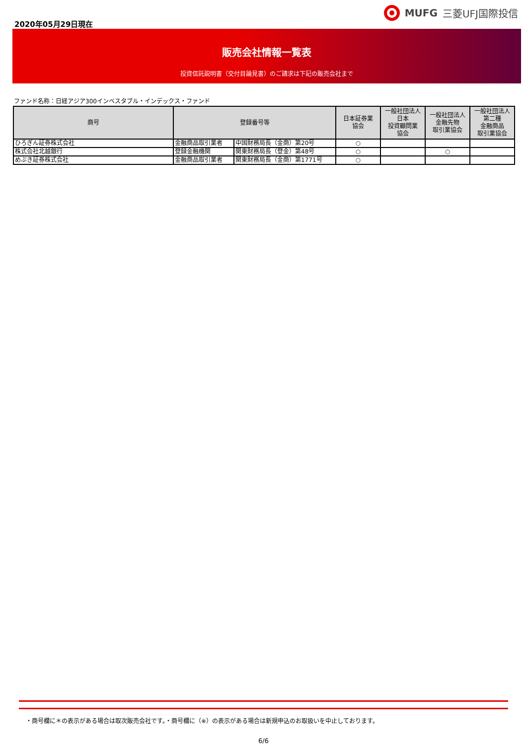2020年05月29日現在
MUFG 三菱UFJ国際投信
販売会社情報一覧表
投資信託説明書（交付目論見書）のご請求は下記の販売会社まで
ファンド名称：日経アジア300インベスタブル・インデックス・ファンド
| 商号 | 登録番号等 | | 日本証券業 協会 | 一般社団法人 日本 投資顧問業 協会 | 一般社団法人 金融先物 取引業協会 | 一般社団法人 第二種 金融商品 取引業協会 |
| --- | --- | --- | --- | --- | --- | --- |
| ひろぎん証券株式会社 | 金融商品取引業者 | 中国財務局長（金商）第20号 | ○ | | | |
| 株式会社北越銀行 | 登録金融機関 | 関東財務局長（登金）第48号 | ○ | | ○ | |
| めぶき証券株式会社 | 金融商品取引業者 | 関東財務局長（金商）第1771号 | ○ | | | |
・商号欄に＊の表示がある場合は取次販売会社です。・商号欄に（※）の表示がある場合は新規申込のお取扱いを中止しております。
6/6